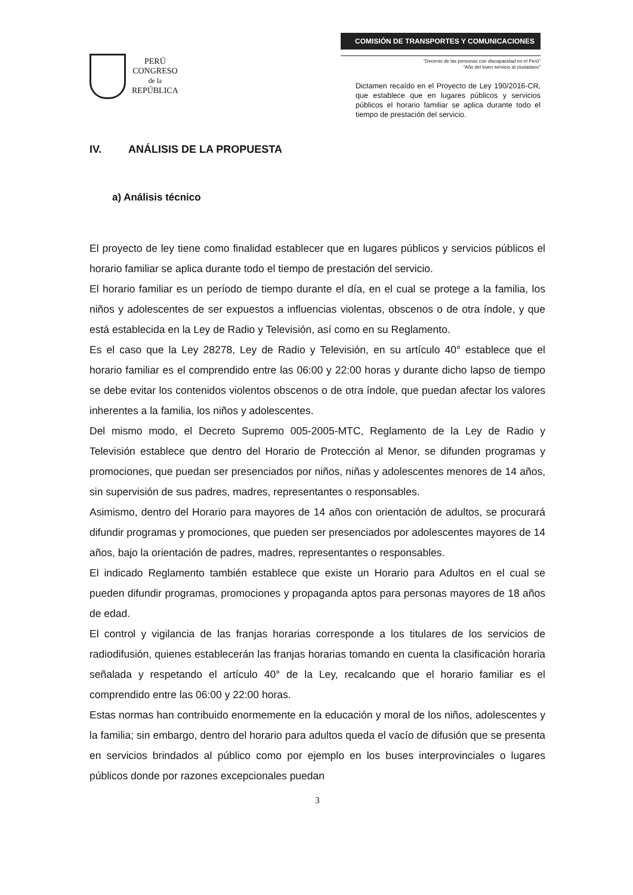PERÚ
CONGRESO
de la
REPÚBLICA
COMISIÓN DE TRANSPORTES Y COMUNICACIONES
"Decenio de las personas con discapacidad en el Perú"
"Año del buen servicio al ciudadano"
Dictamen recaído en el Proyecto de Ley 190/2016-CR, que establece que en lugares públicos y servicios públicos el horario familiar se aplica durante todo el tiempo de prestación del servicio.
IV. ANÁLISIS DE LA PROPUESTA
a) Análisis técnico
El proyecto de ley tiene como finalidad establecer que en lugares públicos y servicios públicos el horario familiar se aplica durante todo el tiempo de prestación del servicio.
El horario familiar es un período de tiempo durante el día, en el cual se protege a la familia, los niños y adolescentes de ser expuestos a influencias violentas, obscenos o de otra índole, y que está establecida en la Ley de Radio y Televisión, así como en su Reglamento.
Es el caso que la Ley 28278, Ley de Radio y Televisión, en su artículo 40° establece que el horario familiar es el comprendido entre las 06:00 y 22:00 horas y durante dicho lapso de tiempo se debe evitar los contenidos violentos obscenos o de otra índole, que puedan afectar los valores inherentes a la familia, los niños y adolescentes.
Del mismo modo, el Decreto Supremo 005-2005-MTC, Reglamento de la Ley de Radio y Televisión establece que dentro del Horario de Protección al Menor, se difunden programas y promociones, que puedan ser presenciados por niños, niñas y adolescentes menores de 14 años, sin supervisión de sus padres, madres, representantes o responsables.
Asimismo, dentro del Horario para mayores de 14 años con orientación de adultos, se procurará difundir programas y promociones, que pueden ser presenciados por adolescentes mayores de 14 años, bajo la orientación de padres, madres, representantes o responsables.
El indicado Reglamento también establece que existe un Horario para Adultos en el cual se pueden difundir programas, promociones y propaganda aptos para personas mayores de 18 años de edad.
El control y vigilancia de las franjas horarias corresponde a los titulares de los servicios de radiodifusión, quienes establecerán las franjas horarias tomando en cuenta la clasificación horaria señalada y respetando el artículo 40° de la Ley, recalcando que el horario familiar es el comprendido entre las 06:00 y 22:00 horas.
Estas normas han contribuido enormemente en la educación y moral de los niños, adolescentes y la familia; sin embargo, dentro del horario para adultos queda el vacío de difusión que se presenta en servicios brindados al público como por ejemplo en los buses interprovinciales o lugares públicos donde por razones excepcionales puedan
3